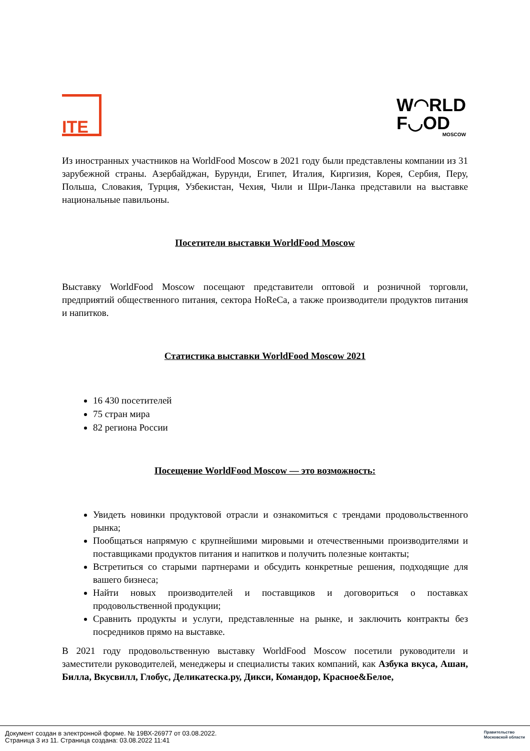ITE
W◠RLD
F◡OD
MOSCOW
Из иностранных участников на WorldFood Moscow в 2021 году были представлены компании из 31 зарубежной страны. Азербайджан, Бурунди, Египет, Италия, Киргизия, Корея, Сербия, Перу, Польша, Словакия, Турция, Узбекистан, Чехия, Чили и Шри-Ланка представили на выставке национальные павильоны.
Посетители выставки WorldFood Moscow
Выставку WorldFood Moscow посещают представители оптовой и розничной торговли, предприятий общественного питания, сектора HoReCa, а также производители продуктов питания и напитков.
Статистика выставки WorldFood Moscow 2021
16 430 посетителей
75 стран мира
82 региона России
Посещение WorldFood Moscow — это возможность:
Увидеть новинки продуктовой отрасли и ознакомиться с трендами продовольственного рынка;
Пообщаться напрямую с крупнейшими мировыми и отечественными производителями и поставщиками продуктов питания и напитков и получить полезные контакты;
Встретиться со старыми партнерами и обсудить конкретные решения, подходящие для вашего бизнеса;
Найти новых производителей и поставщиков и договориться о поставках продовольственной продукции;
Сравнить продукты и услуги, представленные на рынке, и заключить контракты без посредников прямо на выставке.
В 2021 году продовольственную выставку WorldFood Moscow посетили руководители и заместители руководителей, менеджеры и специалисты таких компаний, как Азбука вкуса, Ашан, Билла, Вкусвилл, Глобус, Деликатеска.ру, Дикси, Командор, Красное&Белое,
Документ создан в электронной форме. № 19ВХ-26977 от 03.08.2022.
Страница 3 из 11. Страница создана: 03.08.2022 11:41
Правительство
Московской области